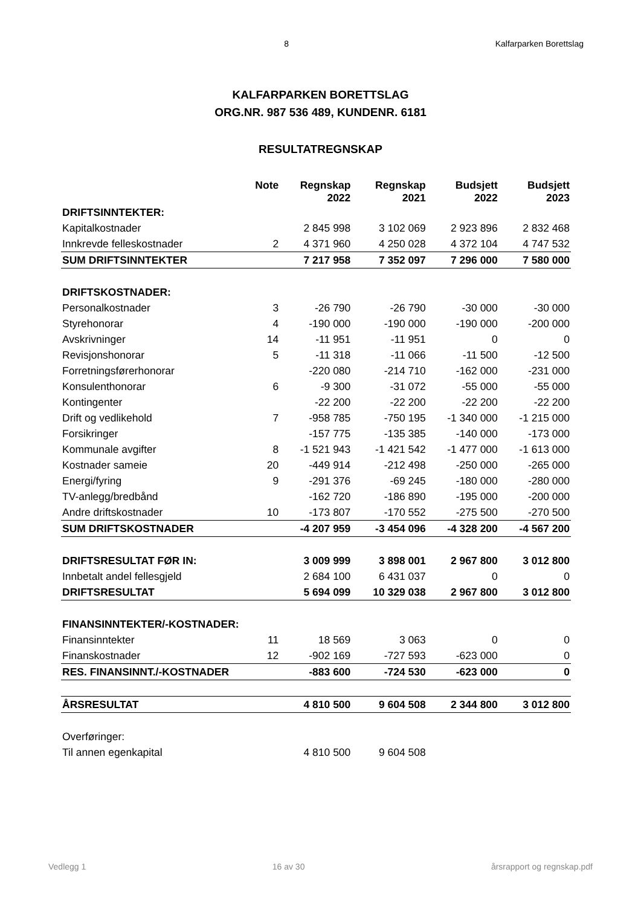8 Kalfarparken Borettslag
KALFARPARKEN BORETTSLAG
ORG.NR. 987 536 489, KUNDENR. 6181
RESULTATREGNSKAP
| | Note | Regnskap 2022 | Regnskap 2021 | Budsjett 2022 | Budsjett 2023 |
| --- | --- | --- | --- | --- | --- |
| DRIFTSINNTEKTER: | | | | | |
| Kapitalkostnader | | 2 845 998 | 3 102 069 | 2 923 896 | 2 832 468 |
| Innkrevde felleskostnader | 2 | 4 371 960 | 4 250 028 | 4 372 104 | 4 747 532 |
| SUM DRIFTSINNTEKTER | | 7 217 958 | 7 352 097 | 7 296 000 | 7 580 000 |
| DRIFTSKOSTNADER: | | | | | |
| Personalkostnader | 3 | -26 790 | -26 790 | -30 000 | -30 000 |
| Styrehonorar | 4 | -190 000 | -190 000 | -190 000 | -200 000 |
| Avskrivninger | 14 | -11 951 | -11 951 | 0 | 0 |
| Revisjonshonorar | 5 | -11 318 | -11 066 | -11 500 | -12 500 |
| Forretningsførerhonorar | | -220 080 | -214 710 | -162 000 | -231 000 |
| Konsulenthonorar | 6 | -9 300 | -31 072 | -55 000 | -55 000 |
| Kontingenter | | -22 200 | -22 200 | -22 200 | -22 200 |
| Drift og vedlikehold | 7 | -958 785 | -750 195 | -1 340 000 | -1 215 000 |
| Forsikringer | | -157 775 | -135 385 | -140 000 | -173 000 |
| Kommunale avgifter | 8 | -1 521 943 | -1 421 542 | -1 477 000 | -1 613 000 |
| Kostnader sameie | 20 | -449 914 | -212 498 | -250 000 | -265 000 |
| Energi/fyring | 9 | -291 376 | -69 245 | -180 000 | -280 000 |
| TV-anlegg/bredbånd | | -162 720 | -186 890 | -195 000 | -200 000 |
| Andre driftskostnader | 10 | -173 807 | -170 552 | -275 500 | -270 500 |
| SUM DRIFTSKOSTNADER | | -4 207 959 | -3 454 096 | -4 328 200 | -4 567 200 |
| DRIFTSRESULTAT FØR IN: | | 3 009 999 | 3 898 001 | 2 967 800 | 3 012 800 |
| Innbetalt andel fellesgjeld | | 2 684 100 | 6 431 037 | 0 | 0 |
| DRIFTSRESULTAT | | 5 694 099 | 10 329 038 | 2 967 800 | 3 012 800 |
| FINANSINNTEKTER/-KOSTNADER: | | | | | |
| Finansinntekter | 11 | 18 569 | 3 063 | 0 | 0 |
| Finanskostnader | 12 | -902 169 | -727 593 | -623 000 | 0 |
| RES. FINANSINNT./-KOSTNADER | | -883 600 | -724 530 | -623 000 | 0 |
| ÅRSRESULTAT | | 4 810 500 | 9 604 508 | 2 344 800 | 3 012 800 |
| Overføringer: | | | | | |
| Til annen egenkapital | | 4 810 500 | 9 604 508 | | |
Vedlegg 1 16 av 30 årsrapport og regnskap.pdf